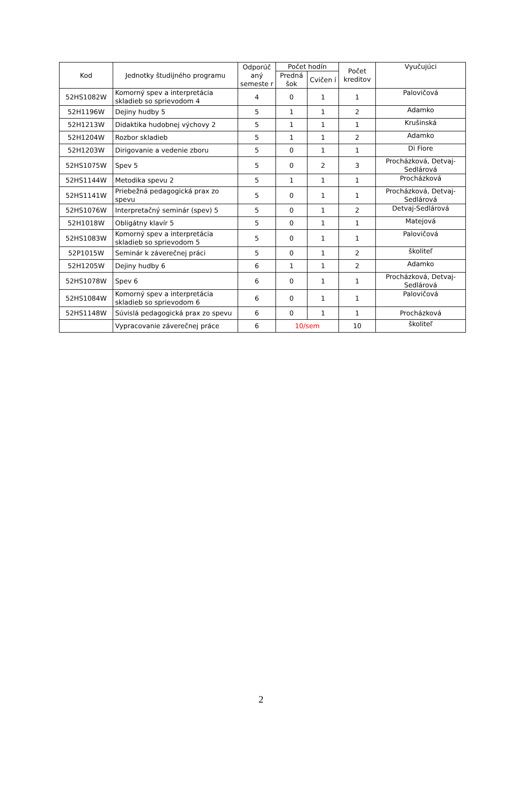| Kod | Jednotky študijného programu | Odporúč aný semeste r | Počet hodín | | Počet kreditov | Vyučujúci |
| --- | --- | --- | --- | --- | --- | --- |
| | | | Predná šok | Cvičen í | | |
| 52HS1082W | Komorný spev a interpretácia skladieb so sprievodom 4 | 4 | 0 | 1 | 1 | Palovičová |
| 52H1196W | Dejiny hudby 5 | 5 | 1 | 1 | 2 | Adamko |
| 52H1213W | Didaktika hudobnej výchovy 2 | 5 | 1 | 1 | 1 | Krušinská |
| 52H1204W | Rozbor skladieb | 5 | 1 | 1 | 2 | Adamko |
| 52H1203W | Dirigovanie a vedenie zboru | 5 | 0 | 1 | 1 | Di Fiore |
| 52HS1075W | Spev 5 | 5 | 0 | 2 | 3 | Procházková, Detvaj-Sedlárová |
| 52HS1144W | Metodika spevu 2 | 5 | 1 | 1 | 1 | Procházková |
| 52HS1141W | Priebežná pedagogická prax zo spevu | 5 | 0 | 1 | 1 | Procházková, Detvaj-Sedlárová |
| 52HS1076W | Interpretačný seminár (spev) 5 | 5 | 0 | 1 | 2 | Detvaj-Sedlárová |
| 52H1018W | Obligátny klavír 5 | 5 | 0 | 1 | 1 | Matejová |
| 52HS1083W | Komorný spev a interpretácia skladieb so sprievodom 5 | 5 | 0 | 1 | 1 | Palovičová |
| 52P1015W | Seminár k záverečnej práci | 5 | 0 | 1 | 2 | školiteľ |
| 52H1205W | Dejiny hudby 6 | 6 | 1 | 1 | 2 | Adamko |
| 52HS1078W | Spev 6 | 6 | 0 | 1 | 1 | Procházková, Detvaj-Sedlárová |
| 52HS1084W | Komorný spev a interpretácia skladieb so sprievodom 6 | 6 | 0 | 1 | 1 | Palovičová |
| 52HS1148W | Súvislá pedagogická prax zo spevu | 6 | 0 | 1 | 1 | Procházková |
| | Vypracovanie záverečnej práce | 6 | 10/sem | | 10 | školiteľ |
2